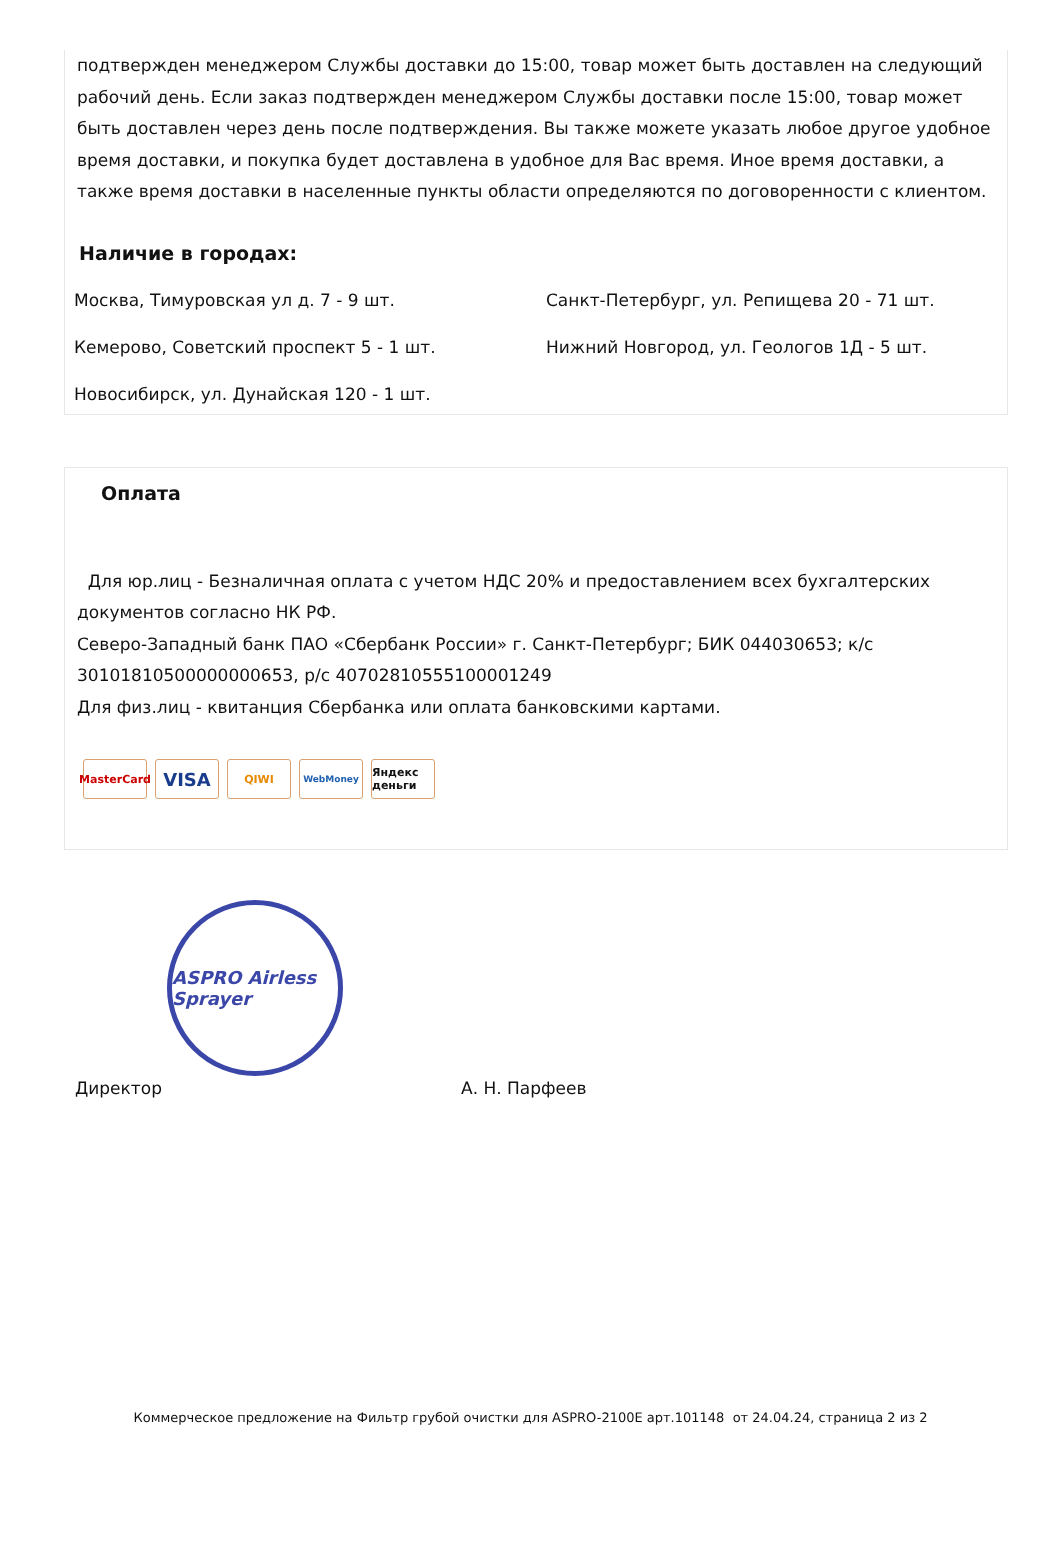подтвержден менеджером Службы доставки до 15:00, товар может быть доставлен на следующий рабочий день. Если заказ подтвержден менеджером Службы доставки после 15:00, товар может быть доставлен через день после подтверждения. Вы также можете указать любое другое удобное время доставки, и покупка будет доставлена в удобное для Вас время. Иное время доставки, а также время доставки в населенные пункты области определяются по договоренности с клиентом.
Наличие в городах:
Москва, Тимуровская ул д. 7 - 9 шт.
Санкт-Петербург, ул. Репищева 20 - 71 шт.
Кемерово, Советский проспект 5 - 1 шт.
Нижний Новгород, ул. Геологов 1Д - 5 шт.
Новосибирск, ул. Дунайская 120 - 1 шт.
Оплата
Для юр.лиц - Безналичная оплата с учетом НДС 20% и предоставлением всех бухгалтерских документов согласно НК РФ.
Северо-Западный банк ПАО «Сбербанк России» г. Санкт-Петербург; БИК 044030653; к/с 30101810500000000653, р/с 40702810555100001249
Для физ.лиц - квитанция Сбербанка или оплата банковскими картами.
MasterCard
VISA
QIWI
WebMoney
Яндекс деньги
ASPRO Airless Sprayer
Директор А. Н. Парфеев
Коммерческое предложение на Фильтр грубой очистки для ASPRO-2100E арт.101148 от 24.04.24, страница 2 из 2